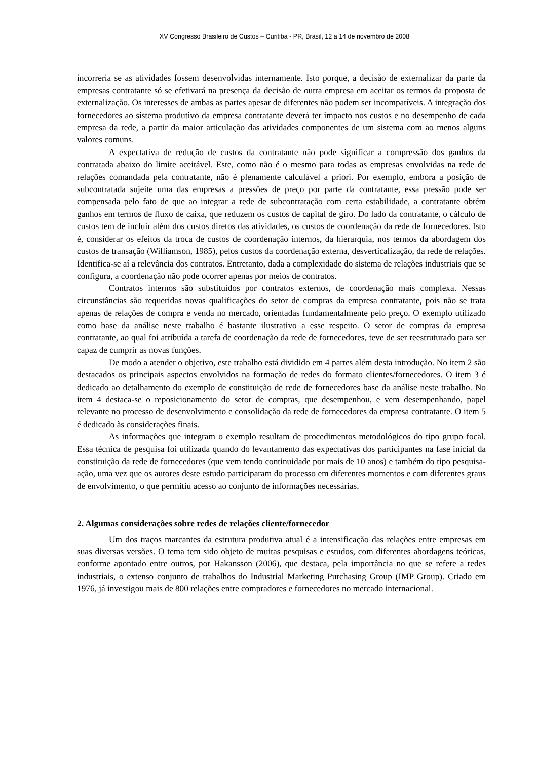XV Congresso Brasileiro de Custos – Curitiba - PR, Brasil, 12 a 14 de novembro de 2008
incorreria se as atividades fossem desenvolvidas internamente. Isto porque, a decisão de externalizar da parte da empresas contratante só se efetivará na presença da decisão de outra empresa em aceitar os termos da proposta de externalização. Os interesses de ambas as partes apesar de diferentes não podem ser incompatíveis. A integração dos fornecedores ao sistema produtivo da empresa contratante deverá ter impacto nos custos e no desempenho de cada empresa da rede, a partir da maior articulação das atividades componentes de um sistema com ao menos alguns valores comuns.
A expectativa de redução de custos da contratante não pode significar a compressão dos ganhos da contratada abaixo do limite aceitável. Este, como não é o mesmo para todas as empresas envolvidas na rede de relações comandada pela contratante, não é plenamente calculável a priori. Por exemplo, embora a posição de subcontratada sujeite uma das empresas a pressões de preço por parte da contratante, essa pressão pode ser compensada pelo fato de que ao integrar a rede de subcontratação com certa estabilidade, a contratante obtém ganhos em termos de fluxo de caixa, que reduzem os custos de capital de giro. Do lado da contratante, o cálculo de custos tem de incluir além dos custos diretos das atividades, os custos de coordenação da rede de fornecedores. Isto é, considerar os efeitos da troca de custos de coordenação internos, da hierarquia, nos termos da abordagem dos custos de transação (Williamson, 1985), pelos custos da coordenação externa, desverticalização, da rede de relações. Identifica-se aí a relevância dos contratos. Entretanto, dada a complexidade do sistema de relações industriais que se configura, a coordenação não pode ocorrer apenas por meios de contratos.
Contratos internos são substituídos por contratos externos, de coordenação mais complexa. Nessas circunstâncias são requeridas novas qualificações do setor de compras da empresa contratante, pois não se trata apenas de relações de compra e venda no mercado, orientadas fundamentalmente pelo preço. O exemplo utilizado como base da análise neste trabalho é bastante ilustrativo a esse respeito. O setor de compras da empresa contratante, ao qual foi atribuída a tarefa de coordenação da rede de fornecedores, teve de ser reestruturado para ser capaz de cumprir as novas funções.
De modo a atender o objetivo, este trabalho está dividido em 4 partes além desta introdução. No item 2 são destacados os principais aspectos envolvidos na formação de redes do formato clientes/fornecedores. O item 3 é dedicado ao detalhamento do exemplo de constituição de rede de fornecedores base da análise neste trabalho. No item 4 destaca-se o reposicionamento do setor de compras, que desempenhou, e vem desempenhando, papel relevante no processo de desenvolvimento e consolidação da rede de fornecedores da empresa contratante. O item 5 é dedicado às considerações finais.
As informações que integram o exemplo resultam de procedimentos metodológicos do tipo grupo focal. Essa técnica de pesquisa foi utilizada quando do levantamento das expectativas dos participantes na fase inicial da constituição da rede de fornecedores (que vem tendo continuidade por mais de 10 anos) e também do tipo pesquisa-ação, uma vez que os autores deste estudo participaram do processo em diferentes momentos e com diferentes graus de envolvimento, o que permitiu acesso ao conjunto de informações necessárias.
2. Algumas considerações sobre redes de relações cliente/fornecedor
Um dos traços marcantes da estrutura produtiva atual é a intensificação das relações entre empresas em suas diversas versões. O tema tem sido objeto de muitas pesquisas e estudos, com diferentes abordagens teóricas, conforme apontado entre outros, por Hakansson (2006), que destaca, pela importância no que se refere a redes industriais, o extenso conjunto de trabalhos do Industrial Marketing Purchasing Group (IMP Group). Criado em 1976, já investigou mais de 800 relações entre compradores e fornecedores no mercado internacional.